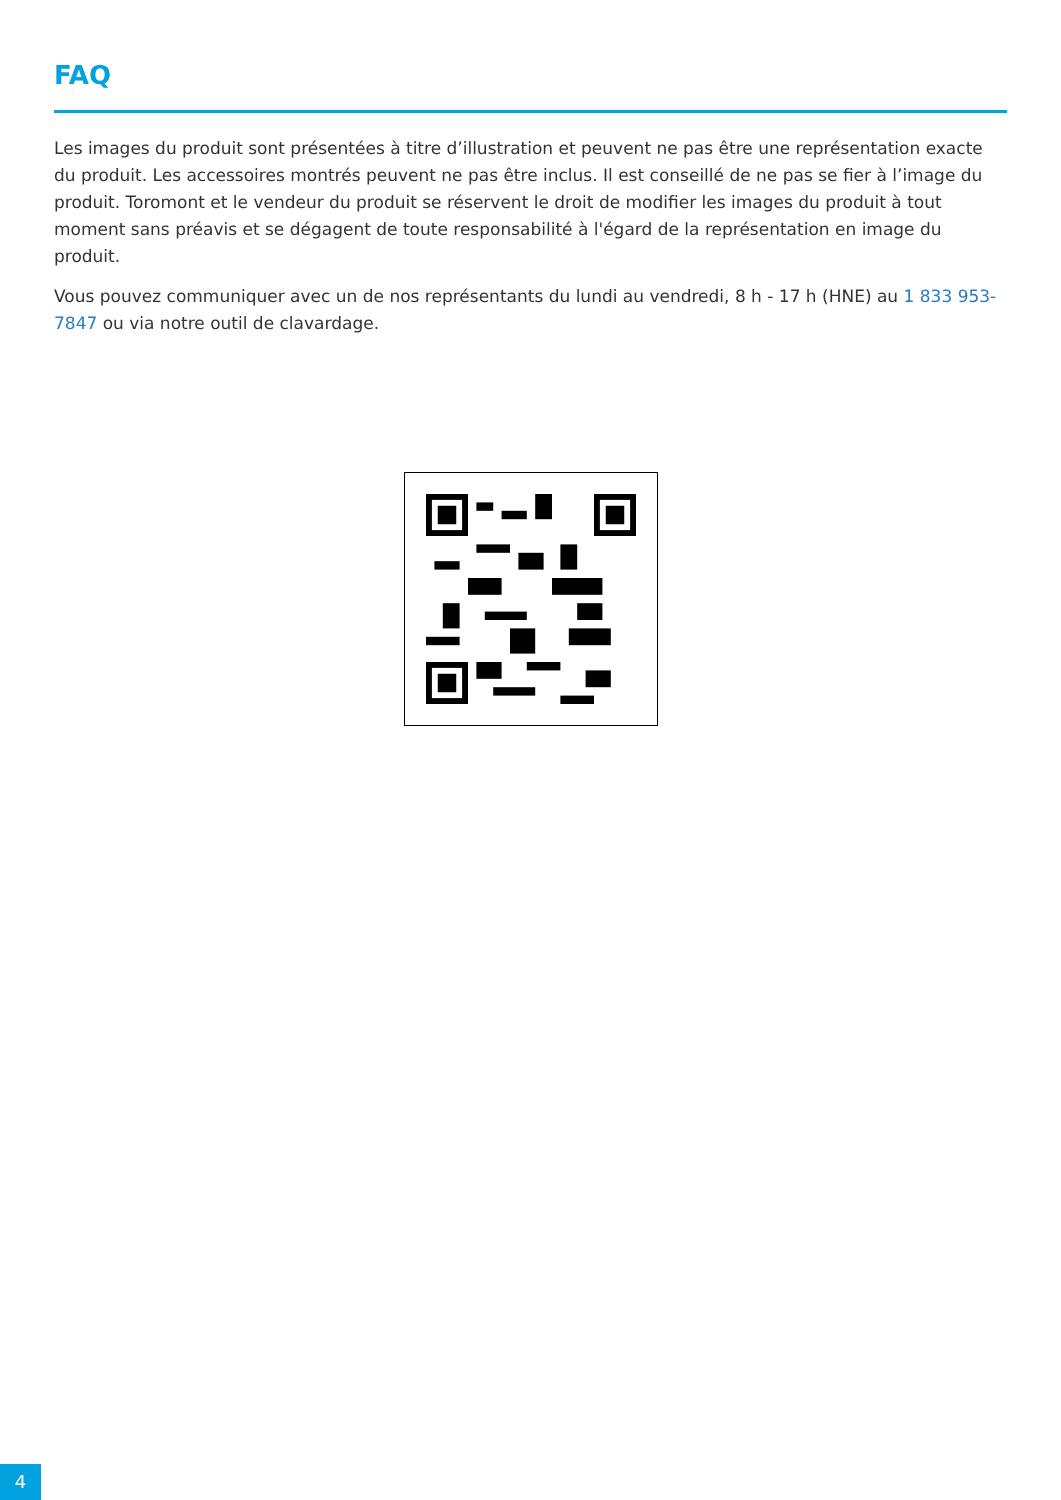FAQ
Les images du produit sont présentées à titre d’illustration et peuvent ne pas être une représentation exacte du produit. Les accessoires montrés peuvent ne pas être inclus. Il est conseillé de ne pas se fier à l’image du produit. Toromont et le vendeur du produit se réservent le droit de modifier les images du produit à tout moment sans préavis et se dégagent de toute responsabilité à l'égard de la représentation en image du produit.
Vous pouvez communiquer avec un de nos représentants du lundi au vendredi, 8 h - 17 h (HNE) au 1 833 953-7847 ou via notre outil de clavardage.
4